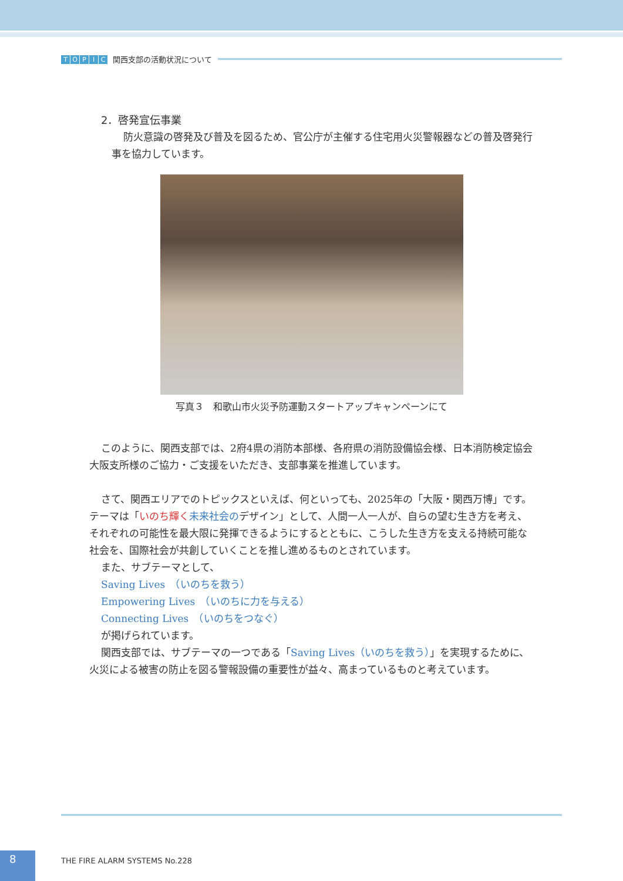TOPIC 関西支部の活動状況について
2．啓発宣伝事業
防火意識の啓発及び普及を図るため、官公庁が主催する住宅用火災警報器などの普及啓発行事を協力しています。
写真３　和歌山市火災予防運動スタートアップキャンペーンにて
このように、関西支部では、2府4県の消防本部様、各府県の消防設備協会様、日本消防検定協会大阪支所様のご協力・ご支援をいただき、支部事業を推進しています。
さて、関西エリアでのトピックスといえば、何といっても、2025年の「大阪・関西万博」です。テーマは「いのち輝く 未来社会のデザイン」として、人間一人一人が、自らの望む生き方を考え、それぞれの可能性を最大限に発揮できるようにするとともに、こうした生き方を支える持続可能な社会を、国際社会が共創していくことを推し進めるものとされています。
また、サブテーマとして、
Saving Lives　（いのちを救う）
Empowering Lives　（いのちに力を与える）
Connecting Lives　（いのちをつなぐ）
が掲げられています。
関西支部では、サブテーマの一つである「Saving Lives（いのちを救う）」を実現するために、火災による被害の防止を図る警報設備の重要性が益々、高まっているものと考えています。
8 THE FIRE ALARM SYSTEMS No.228